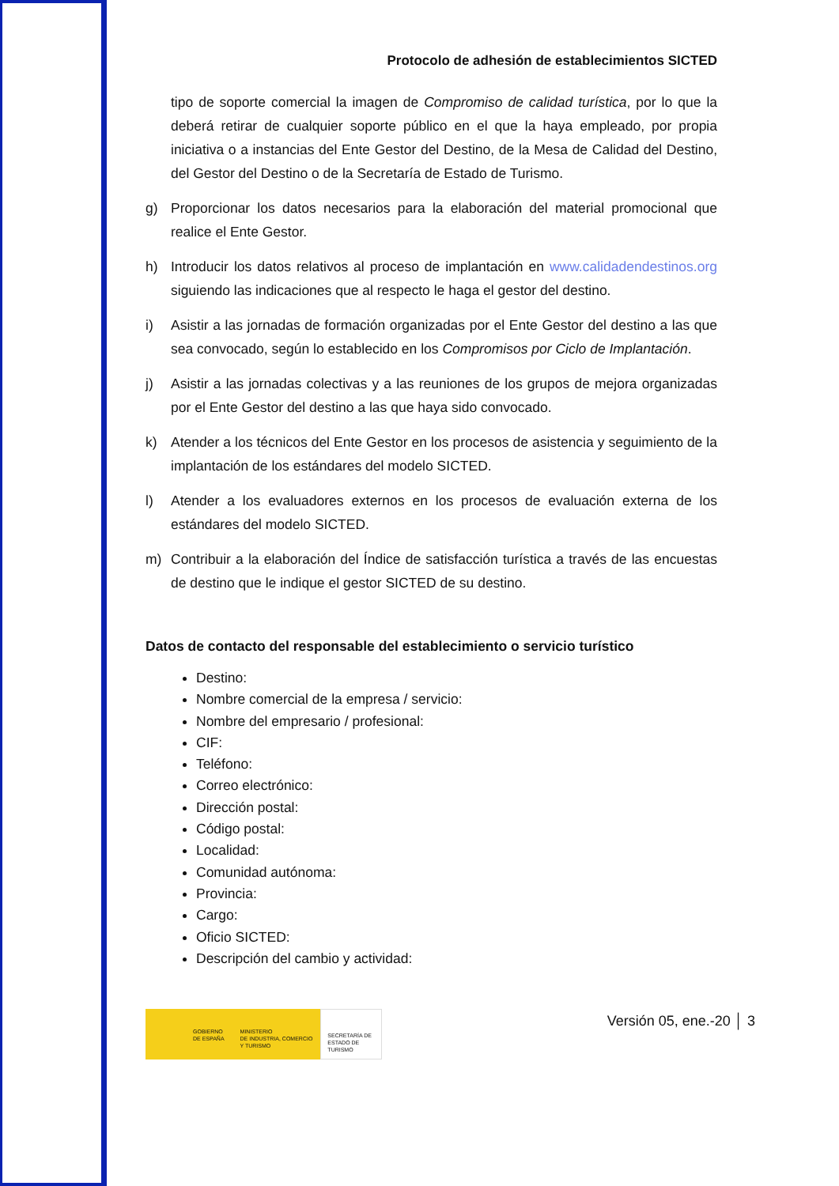Protocolo de adhesión de establecimientos SICTED
tipo de soporte comercial la imagen de Compromiso de calidad turística, por lo que la deberá retirar de cualquier soporte público en el que la haya empleado, por propia iniciativa o a instancias del Ente Gestor del Destino, de la Mesa de Calidad del Destino, del Gestor del Destino o de la Secretaría de Estado de Turismo.
g) Proporcionar los datos necesarios para la elaboración del material promocional que realice el Ente Gestor.
h) Introducir los datos relativos al proceso de implantación en www.calidadendestinos.org siguiendo las indicaciones que al respecto le haga el gestor del destino.
i) Asistir a las jornadas de formación organizadas por el Ente Gestor del destino a las que sea convocado, según lo establecido en los Compromisos por Ciclo de Implantación.
j) Asistir a las jornadas colectivas y a las reuniones de los grupos de mejora organizadas por el Ente Gestor del destino a las que haya sido convocado.
k) Atender a los técnicos del Ente Gestor en los procesos de asistencia y seguimiento de la implantación de los estándares del modelo SICTED.
l) Atender a los evaluadores externos en los procesos de evaluación externa de los estándares del modelo SICTED.
m) Contribuir a la elaboración del Índice de satisfacción turística a través de las encuestas de destino que le indique el gestor SICTED de su destino.
Datos de contacto del responsable del establecimiento o servicio turístico
Destino:
Nombre comercial de la empresa / servicio:
Nombre del empresario / profesional:
CIF:
Teléfono:
Correo electrónico:
Dirección postal:
Código postal:
Localidad:
Comunidad autónoma:
Provincia:
Cargo:
Oficio SICTED:
Descripción del cambio y actividad:
GOBIERNO
DE ESPAÑA
MINISTERIO
DE INDUSTRIA, COMERCIO
Y TURISMO
SECRETARÍA DE ESTADO DE TURISMO
Versión 05, ene.-20 │ 3